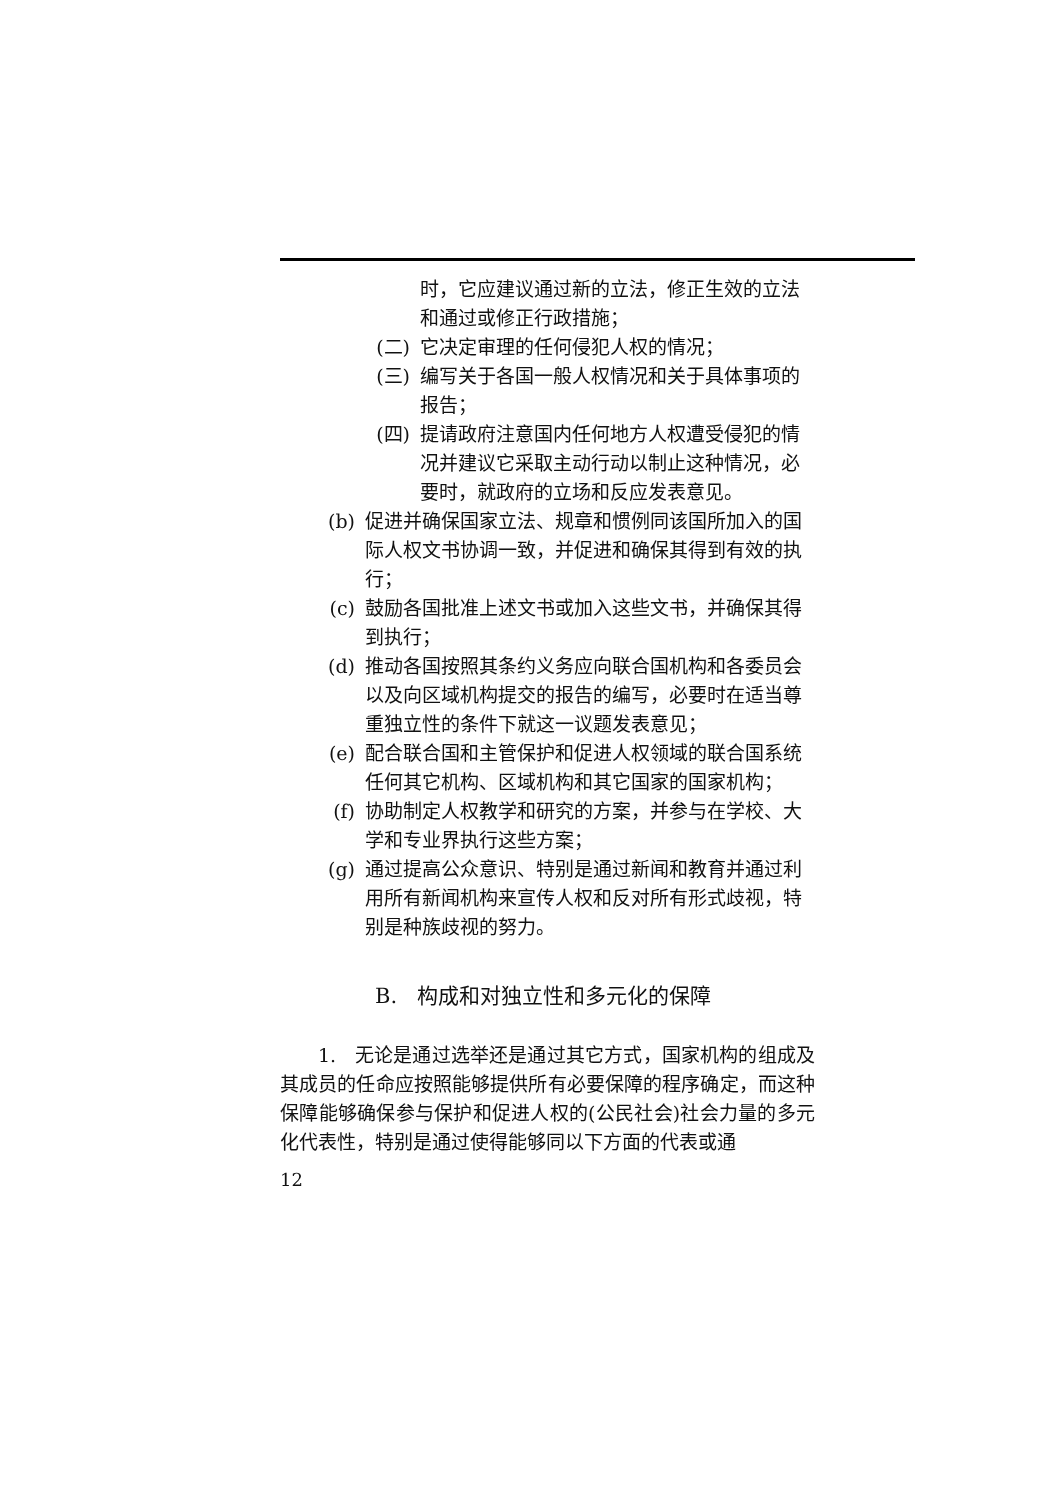时，它应建议通过新的立法，修正生效的立法和通过或修正行政措施；
(二) 它决定审理的任何侵犯人权的情况；
(三) 编写关于各国一般人权情况和关于具体事项的报告；
(四) 提请政府注意国内任何地方人权遭受侵犯的情况并建议它采取主动行动以制止这种情况，必要时，就政府的立场和反应发表意见。
(b) 促进并确保国家立法、规章和惯例同该国所加入的国际人权文书协调一致，并促进和确保其得到有效的执行；
(c) 鼓励各国批准上述文书或加入这些文书，并确保其得到执行；
(d) 推动各国按照其条约义务应向联合国机构和各委员会以及向区域机构提交的报告的编写，必要时在适当尊重独立性的条件下就这一议题发表意见；
(e) 配合联合国和主管保护和促进人权领域的联合国系统任何其它机构、区域机构和其它国家的国家机构；
(f) 协助制定人权教学和研究的方案，并参与在学校、大学和专业界执行这些方案；
(g) 通过提高公众意识、特别是通过新闻和教育并通过利用所有新闻机构来宣传人权和反对所有形式歧视，特别是种族歧视的努力。
B. 构成和对独立性和多元化的保障
1. 无论是通过选举还是通过其它方式，国家机构的组成及其成员的任命应按照能够提供所有必要保障的程序确定，而这种保障能够确保参与保护和促进人权的(公民社会)社会力量的多元化代表性，特别是通过使得能够同以下方面的代表或通
12